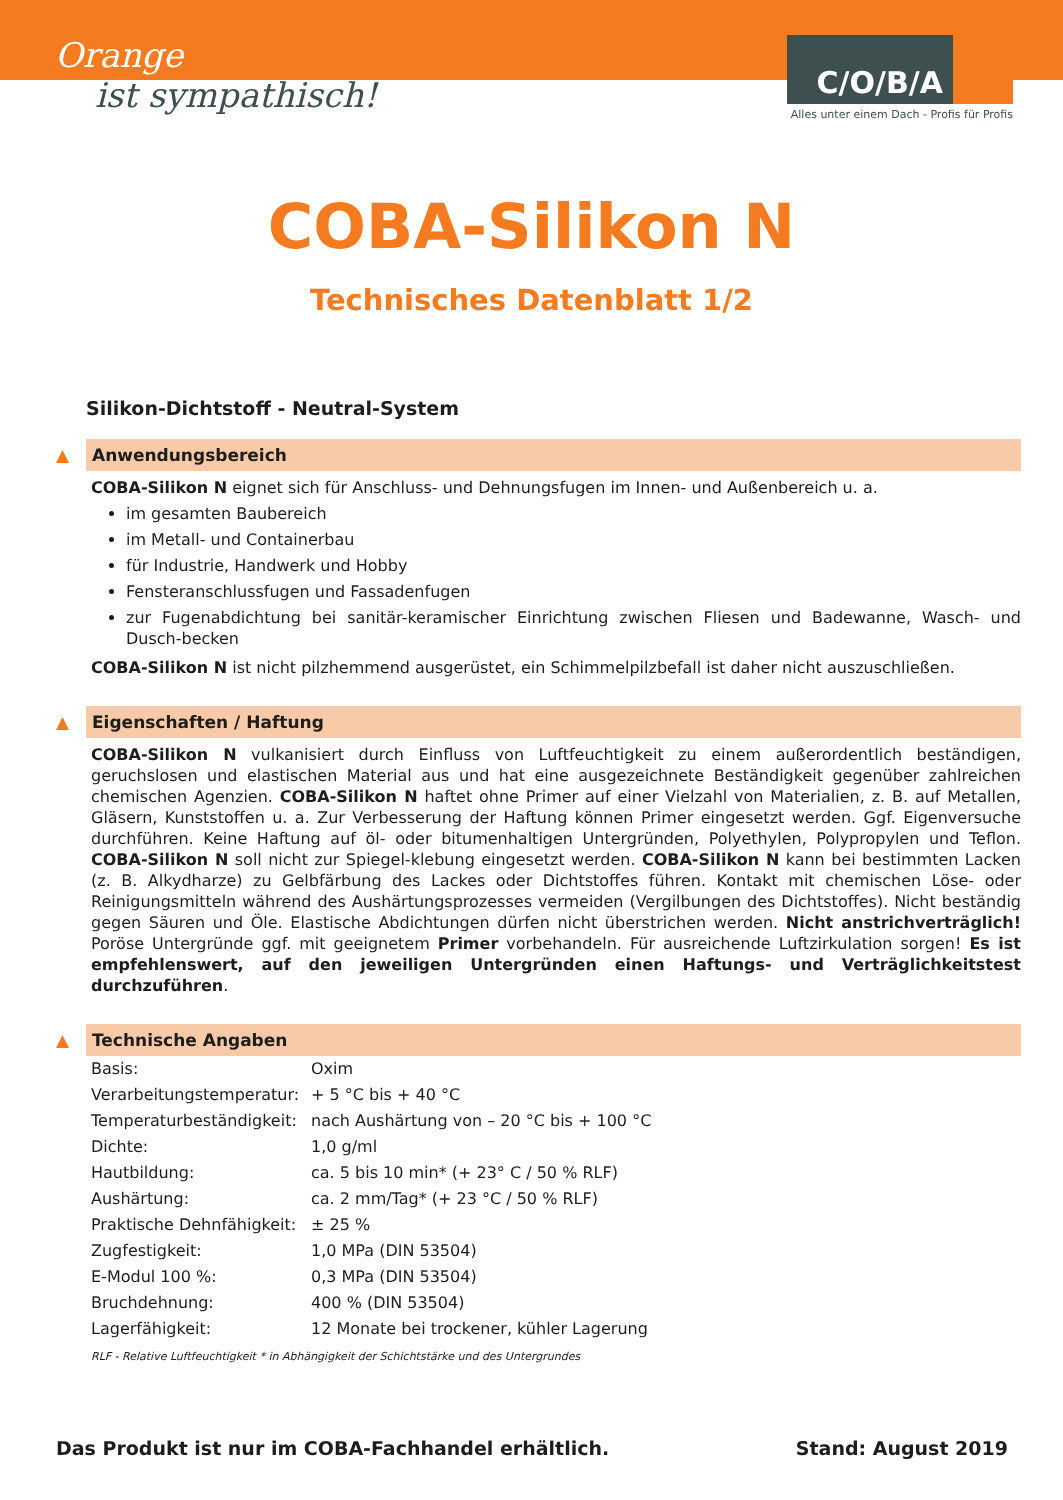Orange
ist sympathisch!
C/O/B/A
Alles unter einem Dach - Profis für Profis
COBA-Silikon N
Technisches Datenblatt 1/2
Silikon-Dichtstoff - Neutral-System
▲ Anwendungsbereich
COBA-Silikon N eignet sich für Anschluss- und Dehnungsfugen im Innen- und Außenbereich u. a.
im gesamten Baubereich
im Metall- und Containerbau
für Industrie, Handwerk und Hobby
Fensteranschlussfugen und Fassadenfugen
zur Fugenabdichtung bei sanitär-keramischer Einrichtung zwischen Fliesen und Badewanne, Wasch- und Dusch-becken
COBA-Silikon N ist nicht pilzhemmend ausgerüstet, ein Schimmelpilzbefall ist daher nicht auszuschließen.
▲ Eigenschaften / Haftung
COBA-Silikon N vulkanisiert durch Einfluss von Luftfeuchtigkeit zu einem außerordentlich beständigen, geruchslosen und elastischen Material aus und hat eine ausgezeichnete Beständigkeit gegenüber zahlreichen chemischen Agenzien. COBA-Silikon N haftet ohne Primer auf einer Vielzahl von Materialien, z. B. auf Metallen, Gläsern, Kunststoffen u. a. Zur Verbesserung der Haftung können Primer eingesetzt werden. Ggf. Eigenversuche durchführen. Keine Haftung auf öl- oder bitumenhaltigen Untergründen, Polyethylen, Polypropylen und Teflon. COBA-Silikon N soll nicht zur Spiegel-klebung eingesetzt werden. COBA-Silikon N kann bei bestimmten Lacken (z. B. Alkydharze) zu Gelbfärbung des Lackes oder Dichtstoffes führen. Kontakt mit chemischen Löse- oder Reinigungsmitteln während des Aushärtungsprozesses vermeiden (Vergilbungen des Dichtstoffes). Nicht beständig gegen Säuren und Öle. Elastische Abdichtungen dürfen nicht überstrichen werden. Nicht anstrichverträglich! Poröse Untergründe ggf. mit geeignetem Primer vorbehandeln. Für ausreichende Luftzirkulation sorgen! Es ist empfehlenswert, auf den jeweiligen Untergründen einen Haftungs- und Verträglichkeitstest durchzuführen.
▲ Technische Angaben
| Basis: | Oxim |
| Verarbeitungstemperatur: | + 5 °C bis + 40 °C |
| Temperaturbeständigkeit: | nach Aushärtung von – 20 °C bis + 100 °C |
| Dichte: | 1,0 g/ml |
| Hautbildung: | ca. 5 bis 10 min* (+ 23° C / 50 % RLF) |
| Aushärtung: | ca. 2 mm/Tag* (+ 23 °C / 50 % RLF) |
| Praktische Dehnfähigkeit: | ± 25 % |
| Zugfestigkeit: | 1,0 MPa (DIN 53504) |
| E-Modul 100 %: | 0,3 MPa (DIN 53504) |
| Bruchdehnung: | 400 % (DIN 53504) |
| Lagerfähigkeit: | 12 Monate bei trockener, kühler Lagerung |
RLF - Relative Luftfeuchtigkeit * in Abhängigkeit der Schichtstärke und des Untergrundes
Das Produkt ist nur im COBA-Fachhandel erhältlich. Stand: August 2019